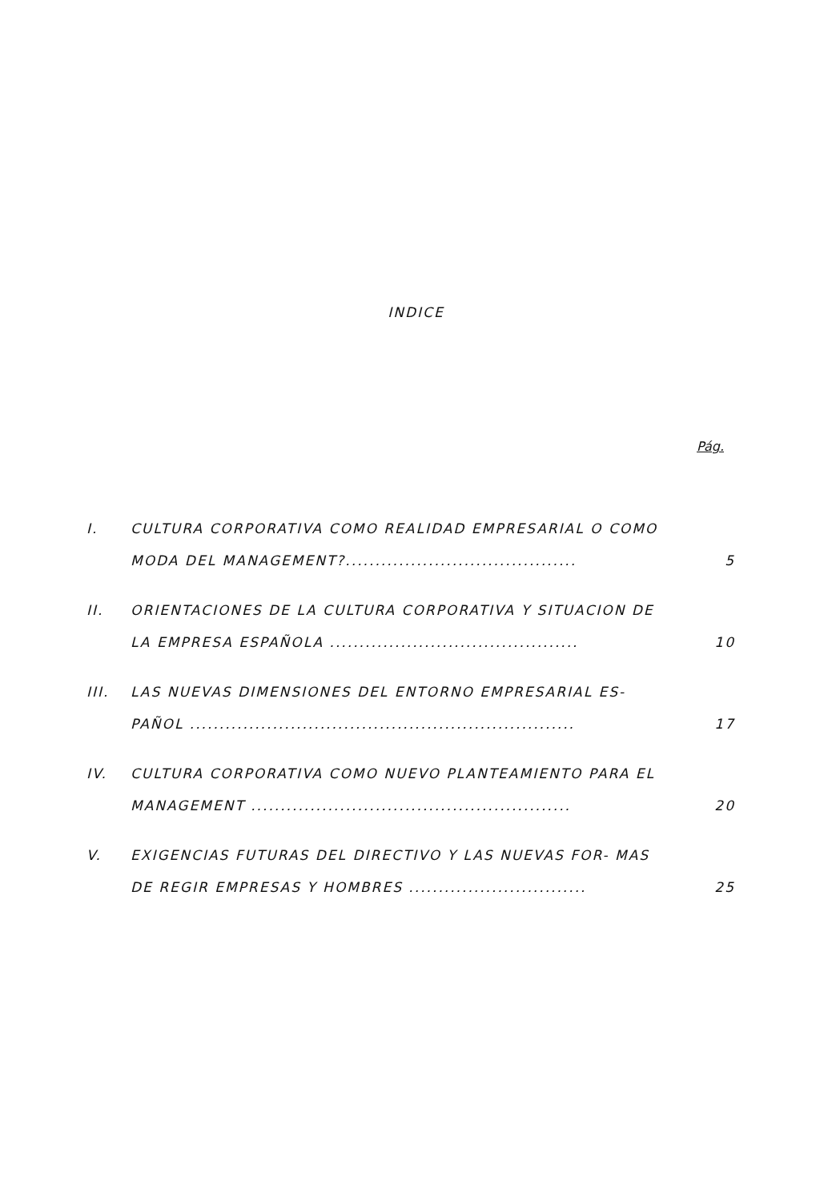INDICE
Pág.
I.
CULTURA CORPORATIVA COMO REALIDAD EMPRESARIAL O COMO MODA DEL MANAGEMENT?.......................................
5
II.
ORIENTACIONES DE LA CULTURA CORPORATIVA Y SITUACION DE LA EMPRESA ESPAÑOLA ..........................................
10
III.
LAS NUEVAS DIMENSIONES DEL ENTORNO EMPRESARIAL ES- PAÑOL .................................................................
17
IV.
CULTURA CORPORATIVA COMO NUEVO PLANTEAMIENTO PARA EL MANAGEMENT ......................................................
20
V.
EXIGENCIAS FUTURAS DEL DIRECTIVO Y LAS NUEVAS FOR- MAS DE REGIR EMPRESAS Y HOMBRES ..............................
25